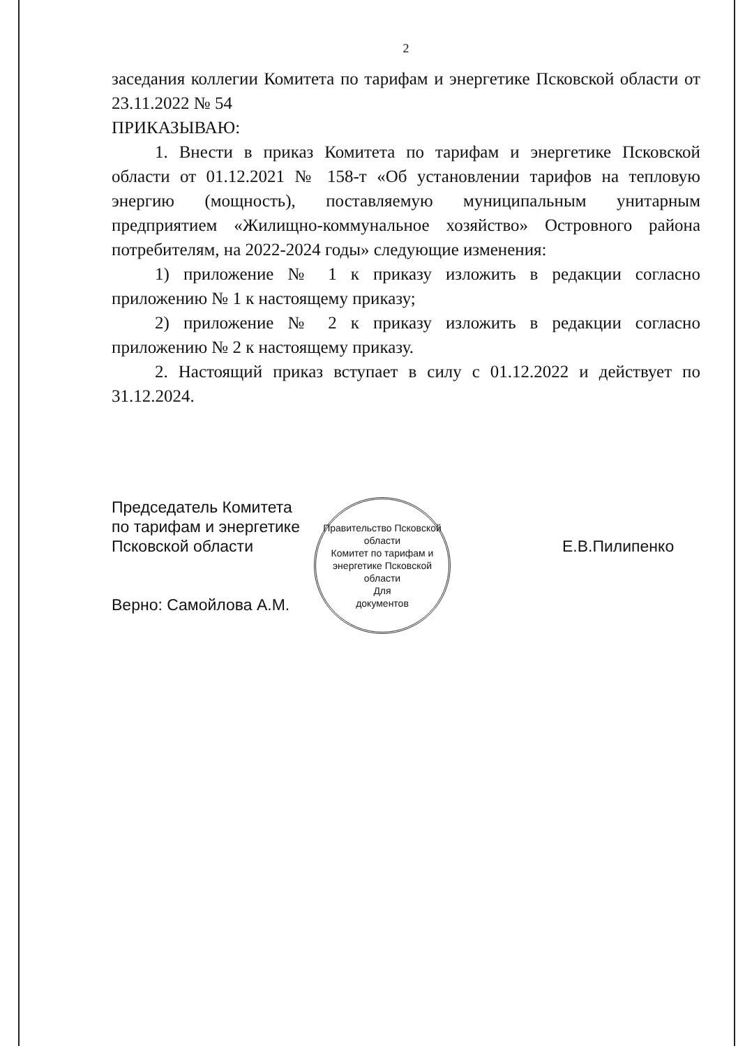2
заседания коллегии Комитета по тарифам и энергетике Псковской области от 23.11.2022 № 54
ПРИКАЗЫВАЮ:
1. Внести в приказ Комитета по тарифам и энергетике Псковской области от 01.12.2021 № 158-т «Об установлении тарифов на тепловую энергию (мощность), поставляемую муниципальным унитарным предприятием «Жилищно-коммунальное хозяйство» Островного района потребителям, на 2022-2024 годы» следующие изменения:
1) приложение № 1 к приказу изложить в редакции согласно приложению № 1 к настоящему приказу;
2) приложение № 2 к приказу изложить в редакции согласно приложению № 2 к настоящему приказу.
2. Настоящий приказ вступает в силу с 01.12.2022 и действует по 31.12.2024.
Председатель Комитета
по тарифам и энергетике
Псковской области
Верно: Самойлова А.М.
Правительство Псковской области
Комитет по тарифам и энергетике Псковской области
Для
документов
Е.В.Пилипенко